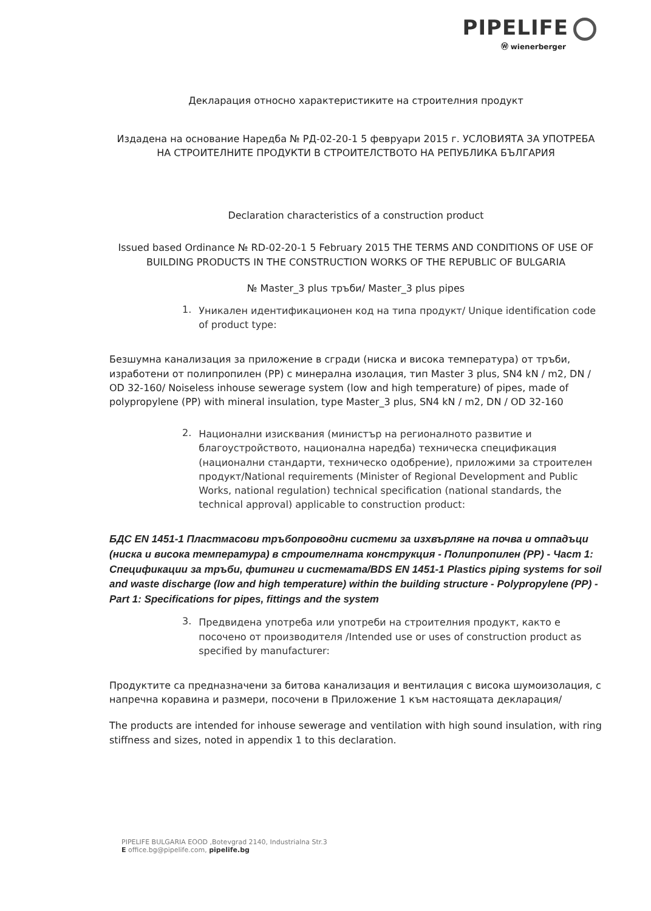PIPELIFE
Ⓦ wienerberger
Декларация относно характеристиките на строителния продукт
Издадена на основание Наредба № РД-02-20-1 5 февруари 2015 г. УСЛОВИЯТА ЗА УПОТРЕБА НА СТРОИТЕЛНИТЕ ПРОДУКТИ В СТРОИТЕЛСТВОТО НА РЕПУБЛИКА БЪЛГАРИЯ
Declaration characteristics of a construction product
Issued based Ordinance № RD-02-20-1 5 February 2015 THE TERMS AND CONDITIONS OF USE OF BUILDING PRODUCTS IN THE CONSTRUCTION WORKS OF THE REPUBLIC OF BULGARIA
№ Master_3 plus тръби/ Master_3 plus pipes
1.
Уникален идентификационен код на типа продукт/ Unique identification code of product type:
Безшумна канализация за приложение в сгради (ниска и висока температура) от тръби, изработени от полипропилен (PP) с минерална изолация, тип Master 3 plus, SN4 kN / m2, DN / OD 32-160/ Noiseless inhouse sewerage system (low and high temperature) of pipes, made of polypropylene (PP) with mineral insulation, type Master_3 plus, SN4 kN / m2, DN / OD 32-160
2.
Национални изисквания (министър на регионалното развитие и благоустройството, национална наредба) техническа спецификация (национални стандарти, техническо одобрение), приложими за строителен продукт/National requirements (Minister of Regional Development and Public Works, national regulation) technical specification (national standards, the technical approval) applicable to construction product:
БДС EN 1451-1 Пластмасови тръбопроводни системи за изхвърляне на почва и отпадъци (ниска и висока температура) в строителната конструкция - Полипропилен (PP) - Част 1: Спецификации за тръби, фитинги и системата/BDS EN 1451-1 Plastics piping systems for soil and waste discharge (low and high temperature) within the building structure - Polypropylene (PP) - Part 1: Specifications for pipes, fittings and the system
3.
Предвидена употреба или употреби на строителния продукт, както е посочено от производителя /Intended use or uses of construction product as specified by manufacturer:
Продуктите са предназначени за битова канализация и вентилация с висока шумоизолация, с напречна коравина и размери, посочени в Приложение 1 към настоящата декларация/
The products are intended for inhouse sewerage and ventilation with high sound insulation, with ring stiffness and sizes, noted in appendix 1 to this declaration.
PIPELIFE BULGARIA EOOD ,Botevgrad 2140, Industrialna Str.3
E office.bg@pipelife.com, pipelife.bg